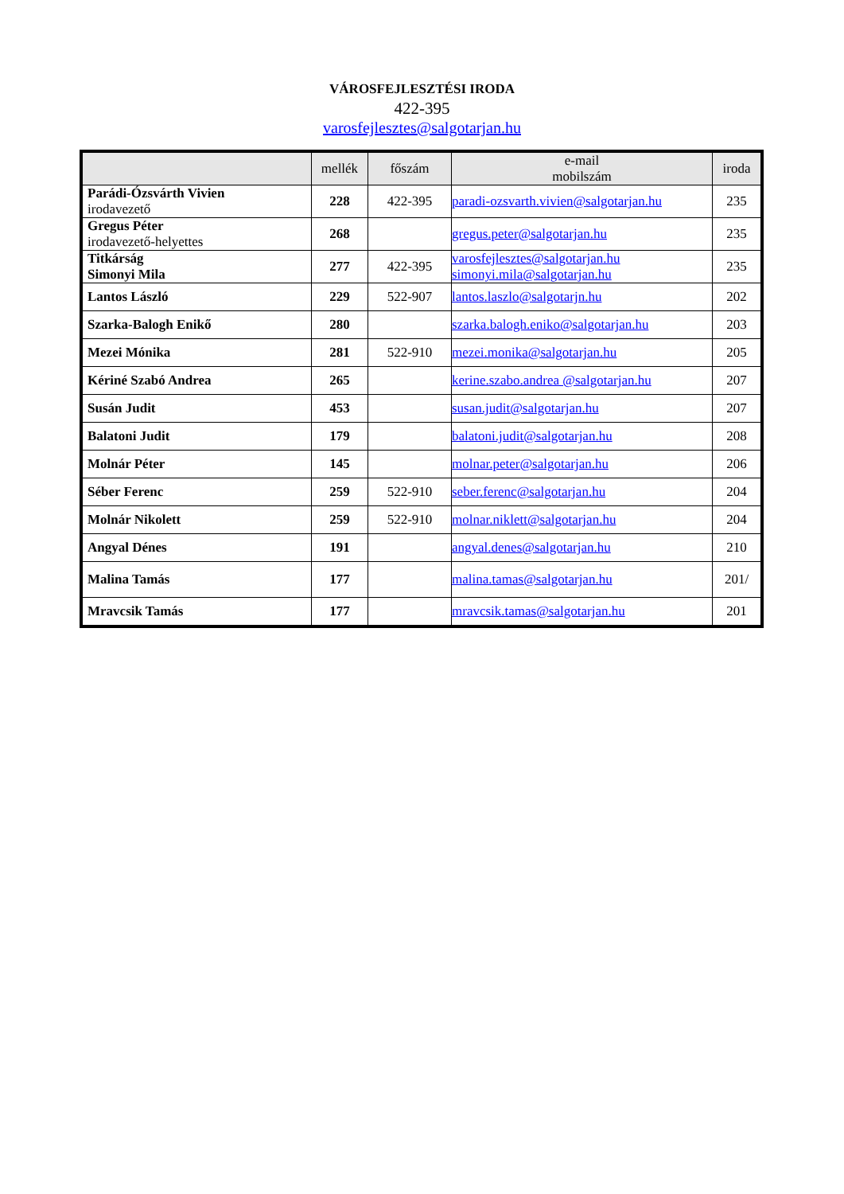VÁROSFEJLESZTÉSI IRODA
422-395
varosfejlesztes@salgotarjan.hu
| | mellék | főszám | e-mail mobilszám | iroda |
| --- | --- | --- | --- | --- |
| Parádi-Ózsvárth Vivien irodavezető | 228 | 422-395 | paradi-ozsvarth.vivien@salgotarjan.hu | 235 |
| Gregus Péter irodavezető-helyettes | 268 | | gregus.peter@salgotarjan.hu | 235 |
| Titkárság Simonyi Mila | 277 | 422-395 | varosfejlesztes@salgotarjan.hu simonyi.mila@salgotarjan.hu | 235 |
| Lantos László | 229 | 522-907 | lantos.laszlo@salgotarjn.hu | 202 |
| Szarka-Balogh Enikő | 280 | | szarka.balogh.eniko@salgotarjan.hu | 203 |
| Mezei Mónika | 281 | 522-910 | mezei.monika@salgotarjan.hu | 205 |
| Kériné Szabó Andrea | 265 | | kerine.szabo.andrea @salgotarjan.hu | 207 |
| Susán Judit | 453 | | susan.judit@salgotarjan.hu | 207 |
| Balatoni Judit | 179 | | balatoni.judit@salgotarjan.hu | 208 |
| Molnár Péter | 145 | | molnar.peter@salgotarjan.hu | 206 |
| Séber Ferenc | 259 | 522-910 | seber.ferenc@salgotarjan.hu | 204 |
| Molnár Nikolett | 259 | 522-910 | molnar.niklett@salgotarjan.hu | 204 |
| Angyal Dénes | 191 | | angyal.denes@salgotarjan.hu | 210 |
| Malina Tamás | 177 | | malina.tamas@salgotarjan.hu | 201/ |
| Mravcsik Tamás | 177 | | mravcsik.tamas@salgotarjan.hu | 201 |